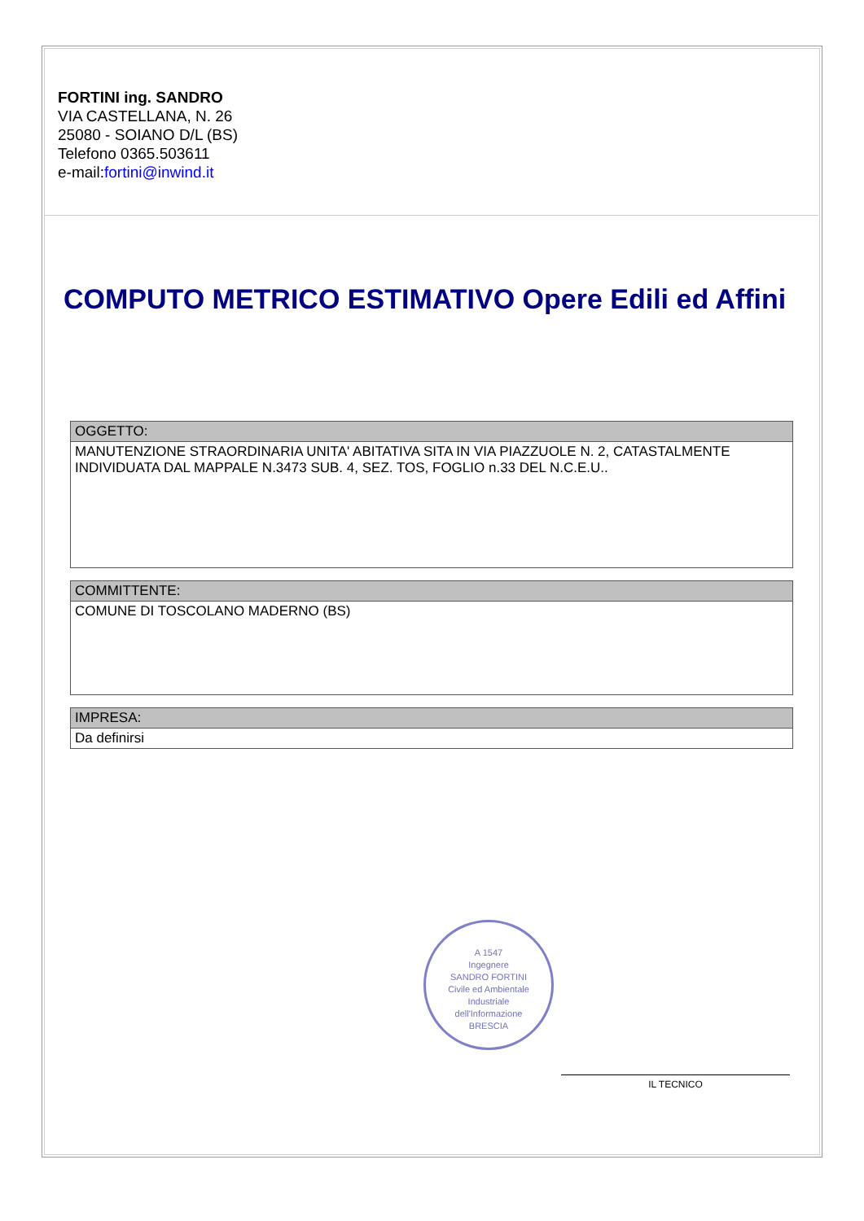FORTINI ing. SANDRO
VIA CASTELLANA, N. 26
25080 - SOIANO D/L (BS)
Telefono 0365.503611
e-mail:fortini@inwind.it
COMPUTO METRICO ESTIMATIVO Opere Edili ed Affini
| OGGETTO: |
| MANUTENZIONE STRAORDINARIA UNITA' ABITATIVA SITA IN VIA PIAZZUOLE N. 2, CATASTALMENTE INDIVIDUATA DAL MAPPALE N.3473 SUB. 4, SEZ. TOS, FOGLIO n.33 DEL N.C.E.U.. |
| COMMITTENTE: |
| COMUNE DI TOSCOLANO MADERNO (BS) |
| IMPRESA: |
| Da definirsi |
A 1547
Ingegnere
SANDRO FORTINI
Civile ed Ambientale
Industriale
dell'Informazione
BRESCIA
IL TECNICO